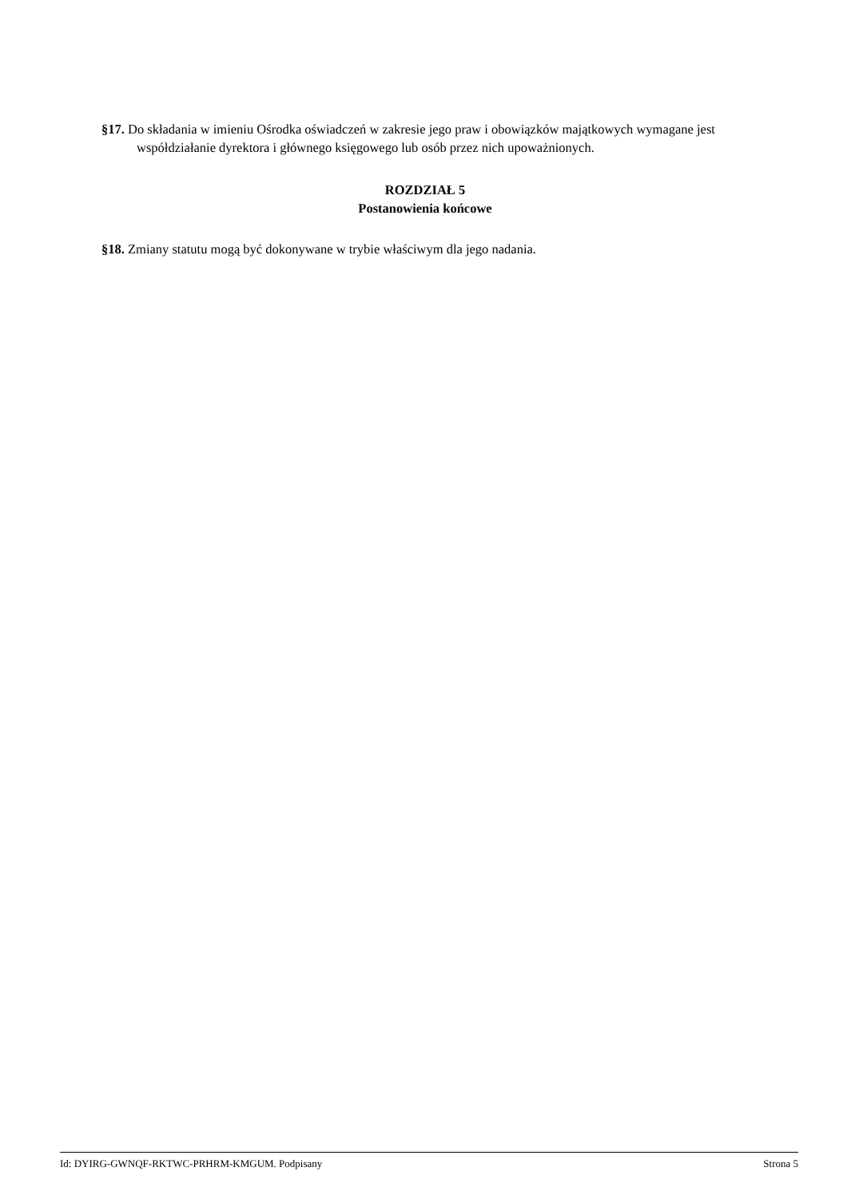§17. Do składania w imieniu Ośrodka oświadczeń w zakresie jego praw i obowiązków majątkowych wymagane jest współdziałanie dyrektora i głównego księgowego lub osób przez nich upoważnionych.
ROZDZIAŁ 5
Postanowienia końcowe
§18. Zmiany statutu mogą być dokonywane w trybie właściwym dla jego nadania.
Id: DYIRG-GWNQF-RKTWC-PRHRM-KMGUM. Podpisany Strona 5